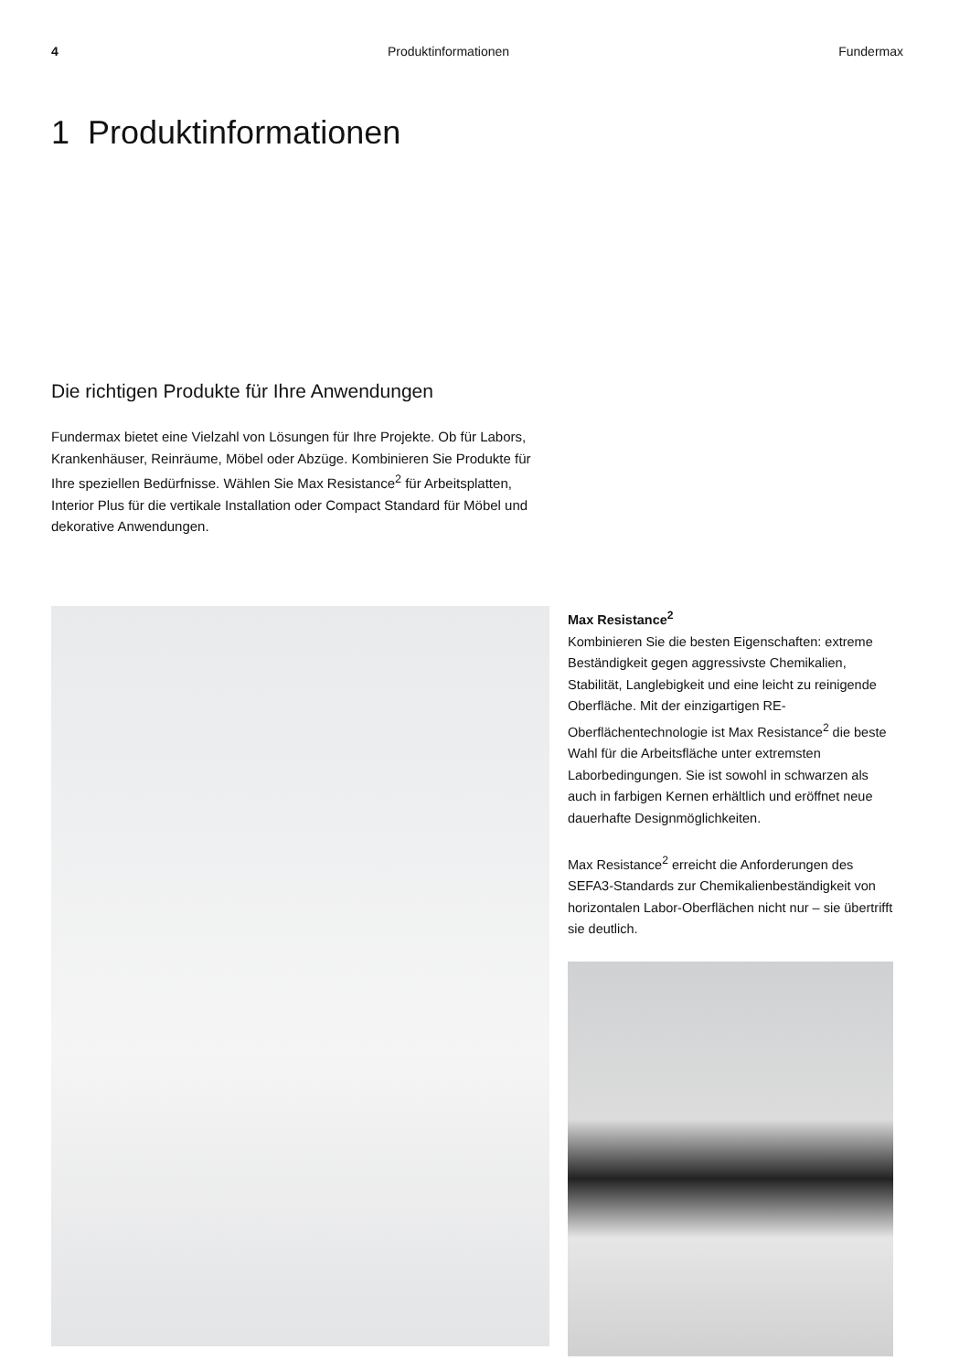4 Produktinformationen Fundermax
1 Produktinformationen
Die richtigen Produkte für Ihre Anwendungen
Fundermax bietet eine Vielzahl von Lösungen für Ihre Projekte. Ob für Labors, Krankenhäuser, Reinräume, Möbel oder Abzüge. Kombinieren Sie Produkte für Ihre speziellen Bedürfnisse. Wählen Sie Max Resistance<sup>2</sup> für Arbeitsplatten, Interior Plus für die vertikale Installation oder Compact Standard für Möbel und dekorative Anwendungen.
Max Resistance<sup>2</sup>
Kombinieren Sie die besten Eigenschaften: extreme Beständigkeit gegen aggressivste Chemikalien, Stabilität, Langlebigkeit und eine leicht zu reinigende Oberfläche. Mit der einzigartigen RE-Oberflächentechnologie ist Max Resistance<sup>2</sup> die beste Wahl für die Arbeitsfläche unter extremsten Laborbedingungen. Sie ist sowohl in schwarzen als auch in farbigen Kernen erhältlich und eröffnet neue dauerhafte Designmöglichkeiten.
Max Resistance<sup>2</sup> erreicht die Anforderungen des SEFA3-Standards zur Chemikalienbeständigkeit von horizontalen Labor-Oberflächen nicht nur – sie übertrifft sie deutlich.